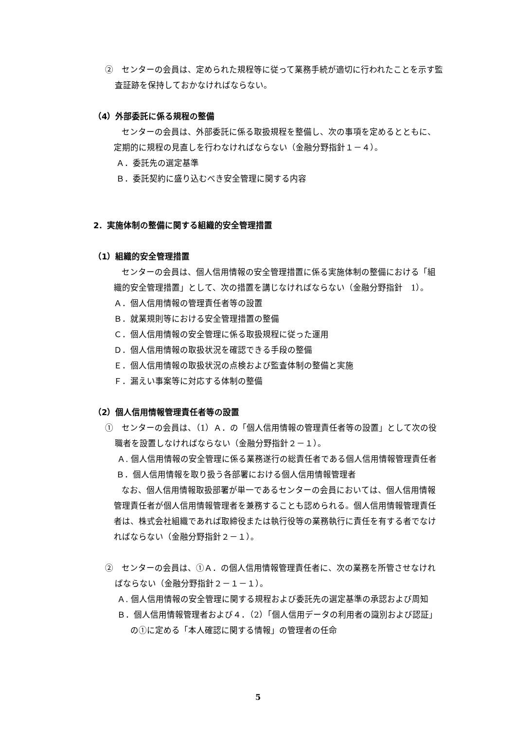②　センターの会員は、定められた規程等に従って業務手続が適切に行われたことを示す監査証跡を保持しておかなければならない。
（4）外部委託に係る規程の整備
センターの会員は、外部委託に係る取扱規程を整備し、次の事項を定めるとともに、定期的に規程の見直しを行わなければならない（金融分野指針１－４）。
Ａ．委託先の選定基準
Ｂ．委託契約に盛り込むべき安全管理に関する内容
2．実施体制の整備に関する組織的安全管理措置
（1）組織的安全管理措置
センターの会員は、個人信用情報の安全管理措置に係る実施体制の整備における「組織的安全管理措置」として、次の措置を講じなければならない（金融分野指針　1）。
Ａ．個人信用情報の管理責任者等の設置
Ｂ．就業規則等における安全管理措置の整備
Ｃ．個人信用情報の安全管理に係る取扱規程に従った運用
Ｄ．個人信用情報の取扱状況を確認できる手段の整備
Ｅ．個人信用情報の取扱状況の点検および監査体制の整備と実施
Ｆ．漏えい事案等に対応する体制の整備
（2）個人信用情報管理責任者等の設置
①　センターの会員は、（1）Ａ．の「個人信用情報の管理責任者等の設置」として次の役職者を設置しなければならない（金融分野指針２－１）。
Ａ. 個人信用情報の安全管理に係る業務遂行の総責任者である個人信用情報管理責任者
Ｂ．個人信用情報を取り扱う各部署における個人信用情報管理者
なお、個人信用情報取扱部署が単一であるセンターの会員においては、個人信用情報管理責任者が個人信用情報管理者を兼務することも認められる。個人信用情報管理責任者は、株式会社組織であれば取締役または執行役等の業務執行に責任を有する者でなければならない（金融分野指針２－１）。
②　センターの会員は、①Ａ．の個人信用情報管理責任者に、次の業務を所管させなければならない（金融分野指針２－１－１）。
Ａ. 個人信用情報の安全管理に関する規程および委託先の選定基準の承認および周知
Ｂ．個人信用情報管理者および４．（2）「個人信用データの利用者の識別および認証」の①に定める「本人確認に関する情報」の管理者の任命
5